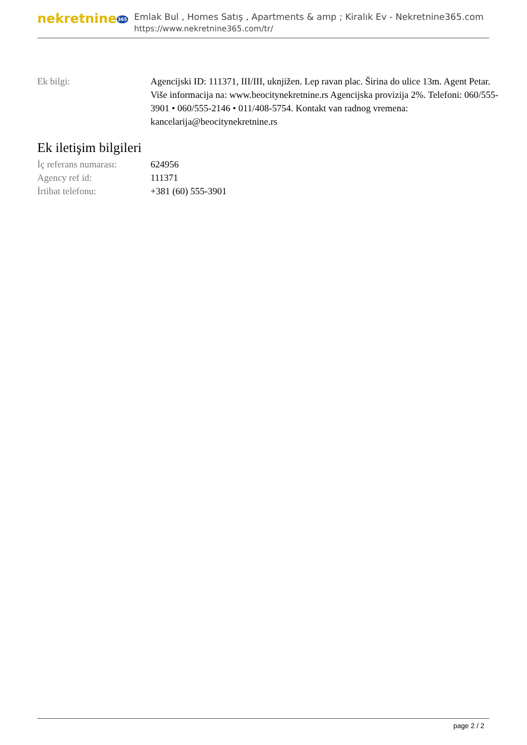nekretnine365
Emlak Bul , Homes Satış , Apartments & amp ; Kiralık Ev - Nekretnine365.com
https://www.nekretnine365.com/tr/
| Ek bilgi: | Agencijski ID: 111371, III/III, uknjižen. Lep ravan plac. Širina do ulice 13m. Agent Petar. Više informacija na: www.beocitynekretnine.rs Agencijska provizija 2%. Telefoni: 060/555-3901 • 060/555-2146 • 011/408-5754. Kontakt van radnog vremena: kancelarija@beocitynekretnine.rs |
Ek iletişim bilgileri
| İç referans numarası: | 624956 |
| Agency ref id: | 111371 |
| İrtibat telefonu: | +381 (60) 555-3901 |
page 2 / 2